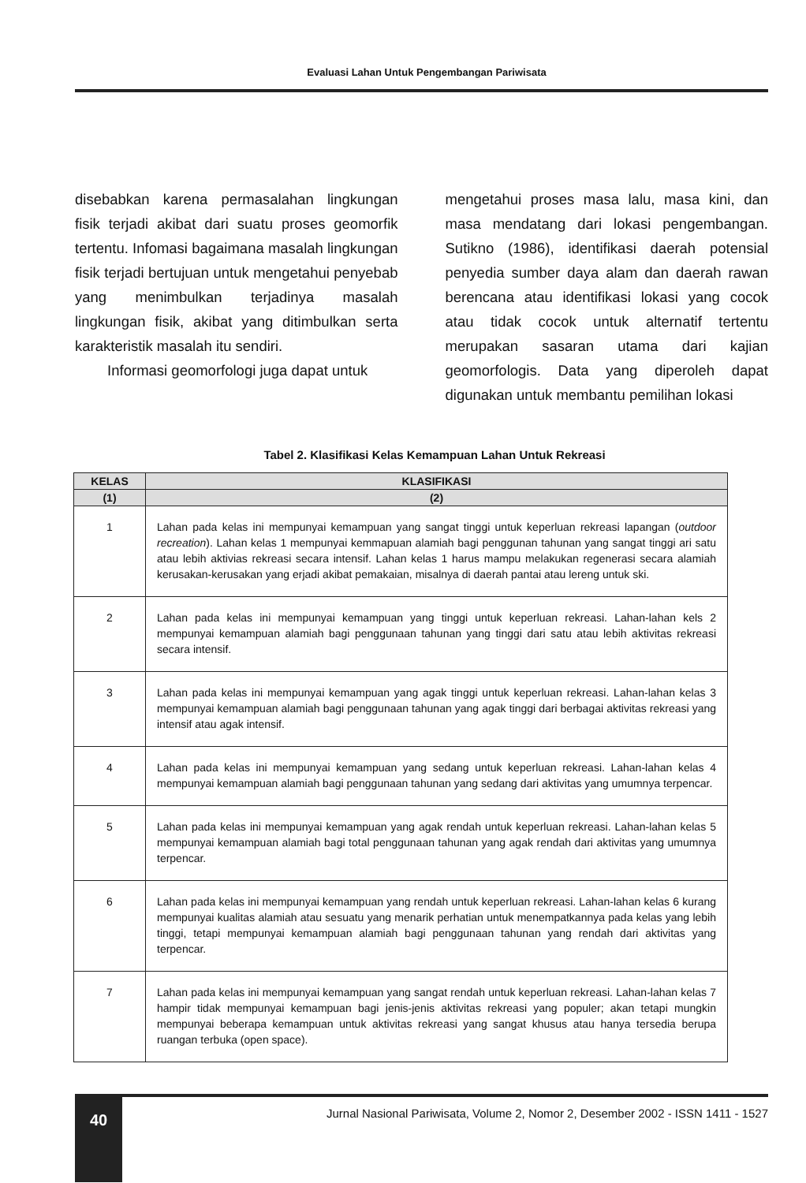Evaluasi Lahan Untuk Pengembangan Pariwisata
disebabkan karena permasalahan lingkungan fisik terjadi akibat dari suatu proses geomorfik tertentu. Infomasi bagaimana masalah lingkungan fisik terjadi bertujuan untuk mengetahui penyebab yang menimbulkan terjadinya masalah lingkungan fisik, akibat yang ditimbulkan serta karakteristik masalah itu sendiri.
Informasi geomorfologi juga dapat untuk
mengetahui proses masa lalu, masa kini, dan masa mendatang dari lokasi pengembangan. Sutikno (1986), identifikasi daerah potensial penyedia sumber daya alam dan daerah rawan berencana atau identifikasi lokasi yang cocok atau tidak cocok untuk alternatif tertentu merupakan sasaran utama dari kajian geomorfologis. Data yang diperoleh dapat digunakan untuk membantu pemilihan lokasi
Tabel 2. Klasifikasi Kelas Kemampuan Lahan Untuk Rekreasi
| KELAS | KLASIFIKASI |
| --- | --- |
| (1) | (2) |
| 1 | Lahan pada kelas ini mempunyai kemampuan yang sangat tinggi untuk keperluan rekreasi lapangan ( outdoor recreation ). Lahan kelas 1 mempunyai kemmapuan alamiah bagi penggunan tahunan yang sangat tinggi ari satu atau lebih aktivias rekreasi secara intensif. Lahan kelas 1 harus mampu melakukan regenerasi secara alamiah kerusakan-kerusakan yang erjadi akibat pemakaian, misalnya di daerah pantai atau lereng untuk ski. |
| 2 | Lahan pada kelas ini mempunyai kemampuan yang tinggi untuk keperluan rekreasi. Lahan-lahan kels 2 mempunyai kemampuan alamiah bagi penggunaan tahunan yang tinggi dari satu atau lebih aktivitas rekreasi secara intensif. |
| 3 | Lahan pada kelas ini mempunyai kemampuan yang agak tinggi untuk keperluan rekreasi. Lahan-lahan kelas 3 mempunyai kemampuan alamiah bagi penggunaan tahunan yang agak tinggi dari berbagai aktivitas rekreasi yang intensif atau agak intensif. |
| 4 | Lahan pada kelas ini mempunyai kemampuan yang sedang untuk keperluan rekreasi. Lahan-lahan kelas 4 mempunyai kemampuan alamiah bagi penggunaan tahunan yang sedang dari aktivitas yang umumnya terpencar. |
| 5 | Lahan pada kelas ini mempunyai kemampuan yang agak rendah untuk keperluan rekreasi. Lahan-lahan kelas 5 mempunyai kemampuan alamiah bagi total penggunaan tahunan yang agak rendah dari aktivitas yang umumnya terpencar. |
| 6 | Lahan pada kelas ini mempunyai kemampuan yang rendah untuk keperluan rekreasi. Lahan-lahan kelas 6 kurang mempunyai kualitas alamiah atau sesuatu yang menarik perhatian untuk menempatkannya pada kelas yang lebih tinggi, tetapi mempunyai kemampuan alamiah bagi penggunaan tahunan yang rendah dari aktivitas yang terpencar. |
| 7 | Lahan pada kelas ini mempunyai kemampuan yang sangat rendah untuk keperluan rekreasi. Lahan-lahan kelas 7 hampir tidak mempunyai kemampuan bagi jenis-jenis aktivitas rekreasi yang populer; akan tetapi mungkin mempunyai beberapa kemampuan untuk aktivitas rekreasi yang sangat khusus atau hanya tersedia berupa ruangan terbuka (open space). |
40
Jurnal Nasional Pariwisata, Volume 2, Nomor 2, Desember 2002 - ISSN 1411 - 1527